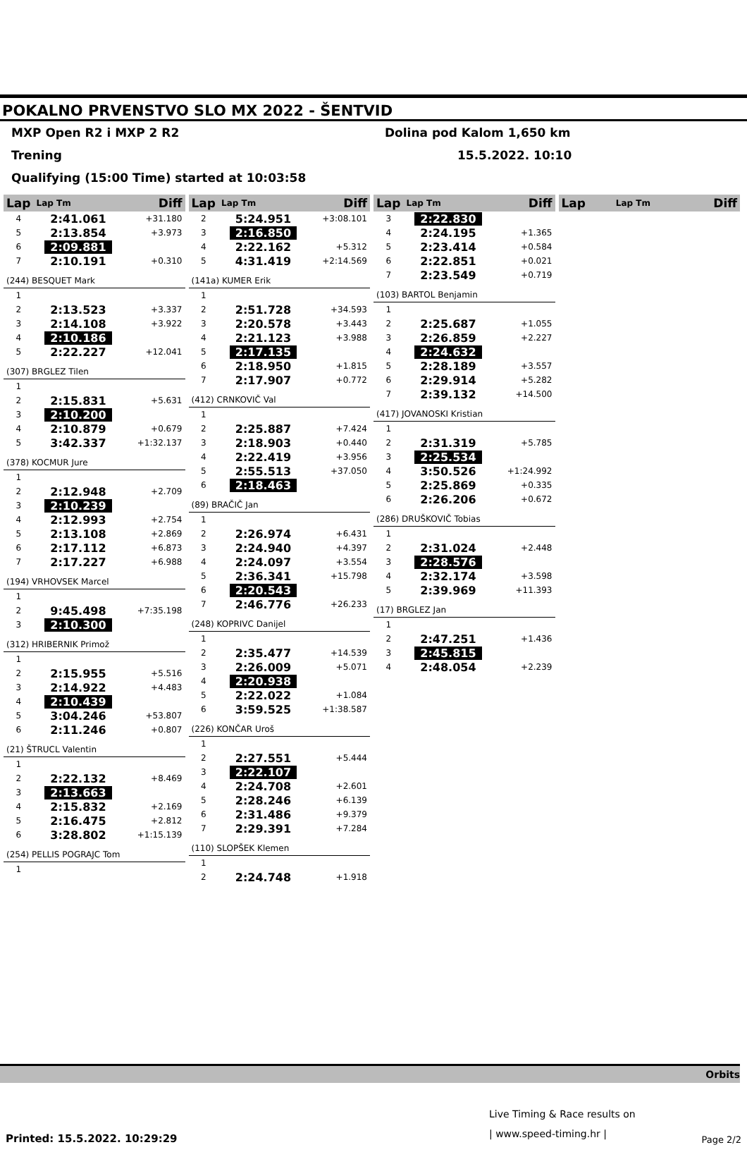POKALNO PRVENSTVO SLO MX 2022 - ŠENTVID
MXP Open R2 i MXP 2 R2 Dolina pod Kalom 1,650 km
Trening 15.5.2022. 10:10
Qualifying (15:00 Time) started at 10:03:58
| Lap | Lap Tm | Diff |
| --- | --- | --- |
| 4 | 2:41.061 | +31.180 |
| 5 | 2:13.854 | +3.973 |
| 6 | 2:09.881 | |
| 7 | 2:10.191 | +0.310 |
| (244) BESQUET Mark | | |
| 1 | | |
| 2 | 2:13.523 | +3.337 |
| 3 | 2:14.108 | +3.922 |
| 4 | 2:10.186 | |
| 5 | 2:22.227 | +12.041 |
| (307) BRGLEZ Tilen | | |
| 1 | | |
| 2 | 2:15.831 | +5.631 |
| 3 | 2:10.200 | |
| 4 | 2:10.879 | +0.679 |
| 5 | 3:42.337 | +1:32.137 |
| (378) KOCMUR Jure | | |
| 1 | | |
| 2 | 2:12.948 | +2.709 |
| 3 | 2:10.239 | |
| 4 | 2:12.993 | +2.754 |
| 5 | 2:13.108 | +2.869 |
| 6 | 2:17.112 | +6.873 |
| 7 | 2:17.227 | +6.988 |
| (194) VRHOVSEK Marcel | | |
| 1 | | |
| 2 | 9:45.498 | +7:35.198 |
| 3 | 2:10.300 | |
| (312) HRIBERNIK Primož | | |
| 1 | | |
| 2 | 2:15.955 | +5.516 |
| 3 | 2:14.922 | +4.483 |
| 4 | 2:10.439 | |
| 5 | 3:04.246 | +53.807 |
| 6 | 2:11.246 | +0.807 |
| (21) ŠTRUCL Valentin | | |
| 1 | | |
| 2 | 2:22.132 | +8.469 |
| 3 | 2:13.663 | |
| 4 | 2:15.832 | +2.169 |
| 5 | 2:16.475 | +2.812 |
| 6 | 3:28.802 | +1:15.139 |
| (254) PELLIS POGRAJC Tom | | |
| 1 | | |
| Lap | Lap Tm | Diff |
| --- | --- | --- |
| 2 | 5:24.951 | +3:08.101 |
| 3 | 2:16.850 | |
| 4 | 2:22.162 | +5.312 |
| 5 | 4:31.419 | +2:14.569 |
| (141a) KUMER Erik | | |
| 1 | | |
| 2 | 2:51.728 | +34.593 |
| 3 | 2:20.578 | +3.443 |
| 4 | 2:21.123 | +3.988 |
| 5 | 2:17.135 | |
| 6 | 2:18.950 | +1.815 |
| 7 | 2:17.907 | +0.772 |
| (412) CRNKOVIČ Val | | |
| 1 | | |
| 2 | 2:25.887 | +7.424 |
| 3 | 2:18.903 | +0.440 |
| 4 | 2:22.419 | +3.956 |
| 5 | 2:55.513 | +37.050 |
| 6 | 2:18.463 | |
| (89) BRAČIČ Jan | | |
| 1 | | |
| 2 | 2:26.974 | +6.431 |
| 3 | 2:24.940 | +4.397 |
| 4 | 2:24.097 | +3.554 |
| 5 | 2:36.341 | +15.798 |
| 6 | 2:20.543 | |
| 7 | 2:46.776 | +26.233 |
| (248) KOPRIVC Danijel | | |
| 1 | | |
| 2 | 2:35.477 | +14.539 |
| 3 | 2:26.009 | +5.071 |
| 4 | 2:20.938 | |
| 5 | 2:22.022 | +1.084 |
| 6 | 3:59.525 | +1:38.587 |
| (226) KONČAR Uroš | | |
| 1 | | |
| 2 | 2:27.551 | +5.444 |
| 3 | 2:22.107 | |
| 4 | 2:24.708 | +2.601 |
| 5 | 2:28.246 | +6.139 |
| 6 | 2:31.486 | +9.379 |
| 7 | 2:29.391 | +7.284 |
| (110) SLOPŠEK Klemen | | |
| 1 | | |
| 2 | 2:24.748 | +1.918 |
| Lap | Lap Tm | Diff |
| --- | --- | --- |
| 3 | 2:22.830 | |
| 4 | 2:24.195 | +1.365 |
| 5 | 2:23.414 | +0.584 |
| 6 | 2:22.851 | +0.021 |
| 7 | 2:23.549 | +0.719 |
| (103) BARTOL Benjamin | | |
| 1 | | |
| 2 | 2:25.687 | +1.055 |
| 3 | 2:26.859 | +2.227 |
| 4 | 2:24.632 | |
| 5 | 2:28.189 | +3.557 |
| 6 | 2:29.914 | +5.282 |
| 7 | 2:39.132 | +14.500 |
| (417) JOVANOSKI Kristian | | |
| 1 | | |
| 2 | 2:31.319 | +5.785 |
| 3 | 2:25.534 | |
| 4 | 3:50.526 | +1:24.992 |
| 5 | 2:25.869 | +0.335 |
| 6 | 2:26.206 | +0.672 |
| (286) DRUŠKOVIČ Tobias | | |
| 1 | | |
| 2 | 2:31.024 | +2.448 |
| 3 | 2:28.576 | |
| 4 | 2:32.174 | +3.598 |
| 5 | 2:39.969 | +11.393 |
| (17) BRGLEZ Jan | | |
| 1 | | |
| 2 | 2:47.251 | +1.436 |
| 3 | 2:45.815 | |
| 4 | 2:48.054 | +2.239 |
| Lap | Lap Tm | Diff |
| --- | --- | --- |
Orbits
Live Timing & Race results on
| www.speed-timing.hr |
Printed: 15.5.2022. 10:29:29 Page 2/2